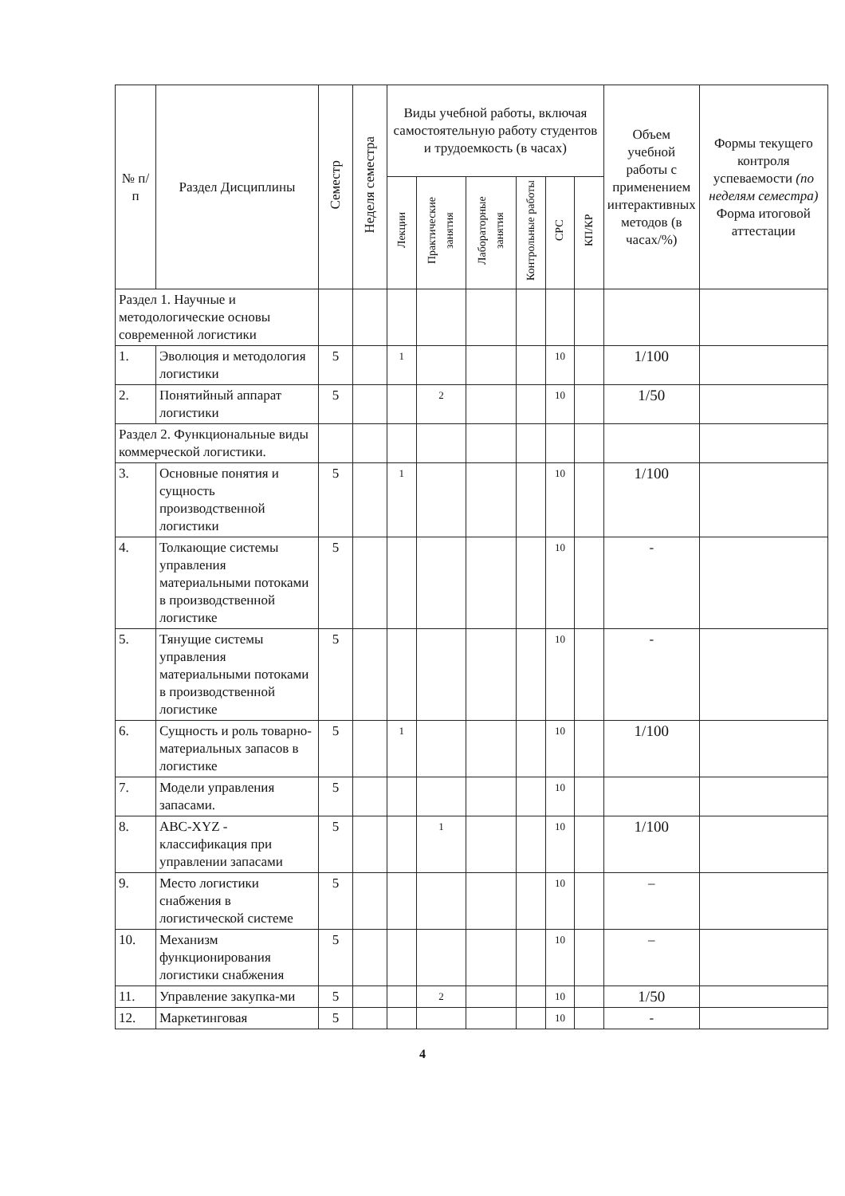| № п/п | Раздел Дисциплины | Семестр | Неделя семестра | Виды учебной работы, включая самостоятельную работу студентов и трудоемкость (в часах) | | | | | | Объем учебной работы с применением интерактивных методов (в часах/%) | Формы текущего контроля успеваемости (по неделям семестра) Форма итоговой аттестации |
| --- | --- | --- | --- | --- | --- | --- | --- | --- | --- | --- | --- |
| | | | | Лекции | Практические занятия | Лабораторные занятия | Контрольные работы | СРС | КП/КР | | |
| Раздел 1. Научные и методологические основы современной логистики | | | | | | | | | | | |
| 1. | Эволюция и методология логистики | 5 | | 1 | | | | 10 | | 1/100 | |
| 2. | Понятийный аппарат логистики | 5 | | | 2 | | | 10 | | 1/50 | |
| Раздел 2. Функциональные виды коммерческой логистики. | | | | | | | | | | | |
| 3. | Основные понятия и сущность производственной логистики | 5 | | 1 | | | | 10 | | 1/100 | |
| 4. | Толкающие системы управления материальными потоками в производственной логистике | 5 | | | | | | 10 | | - | |
| 5. | Тянущие системы управления материальными потоками в производственной логистике | 5 | | | | | | 10 | | - | |
| 6. | Сущность и роль товарно-материальных запасов в логистике | 5 | | 1 | | | | 10 | | 1/100 | |
| 7. | Модели управления запасами. | 5 | | | | | | 10 | | | |
| 8. | ABC-XYZ - классификация при управлении запасами | 5 | | | 1 | | | 10 | | 1/100 | |
| 9. | Место логистики снабжения в логистической системе | 5 | | | | | | 10 | | – | |
| 10. | Механизм функционирования логистики снабжения | 5 | | | | | | 10 | | – | |
| 11. | Управление закупка-ми | 5 | | | 2 | | | 10 | | 1/50 | |
| 12. | Маркетинговая | 5 | | | | | | 10 | | - | |
4